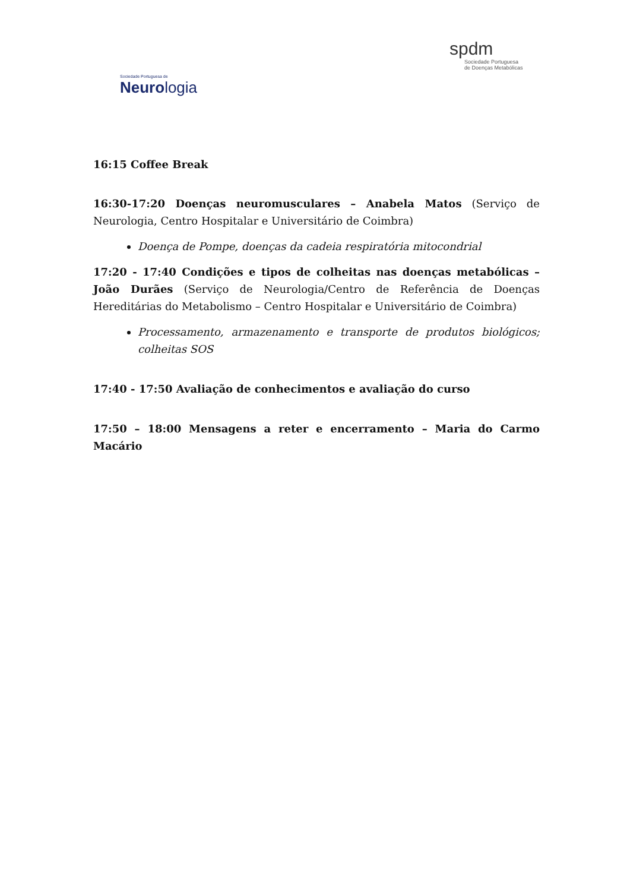Sociedade Portuguesa de
Neurologia
spdm
Sociedade Portuguesa
de Doenças Metabólicas
16:15 Coffee Break
16:30-17:20 Doenças neuromusculares – Anabela Matos (Serviço de Neurologia, Centro Hospitalar e Universitário de Coimbra)
Doença de Pompe, doenças da cadeia respiratória mitocondrial
17:20 - 17:40 Condições e tipos de colheitas nas doenças metabólicas – João Durães (Serviço de Neurologia/Centro de Referência de Doenças Hereditárias do Metabolismo – Centro Hospitalar e Universitário de Coimbra)
Processamento, armazenamento e transporte de produtos biológicos; colheitas SOS
17:40 - 17:50 Avaliação de conhecimentos e avaliação do curso
17:50 – 18:00 Mensagens a reter e encerramento – Maria do Carmo Macário